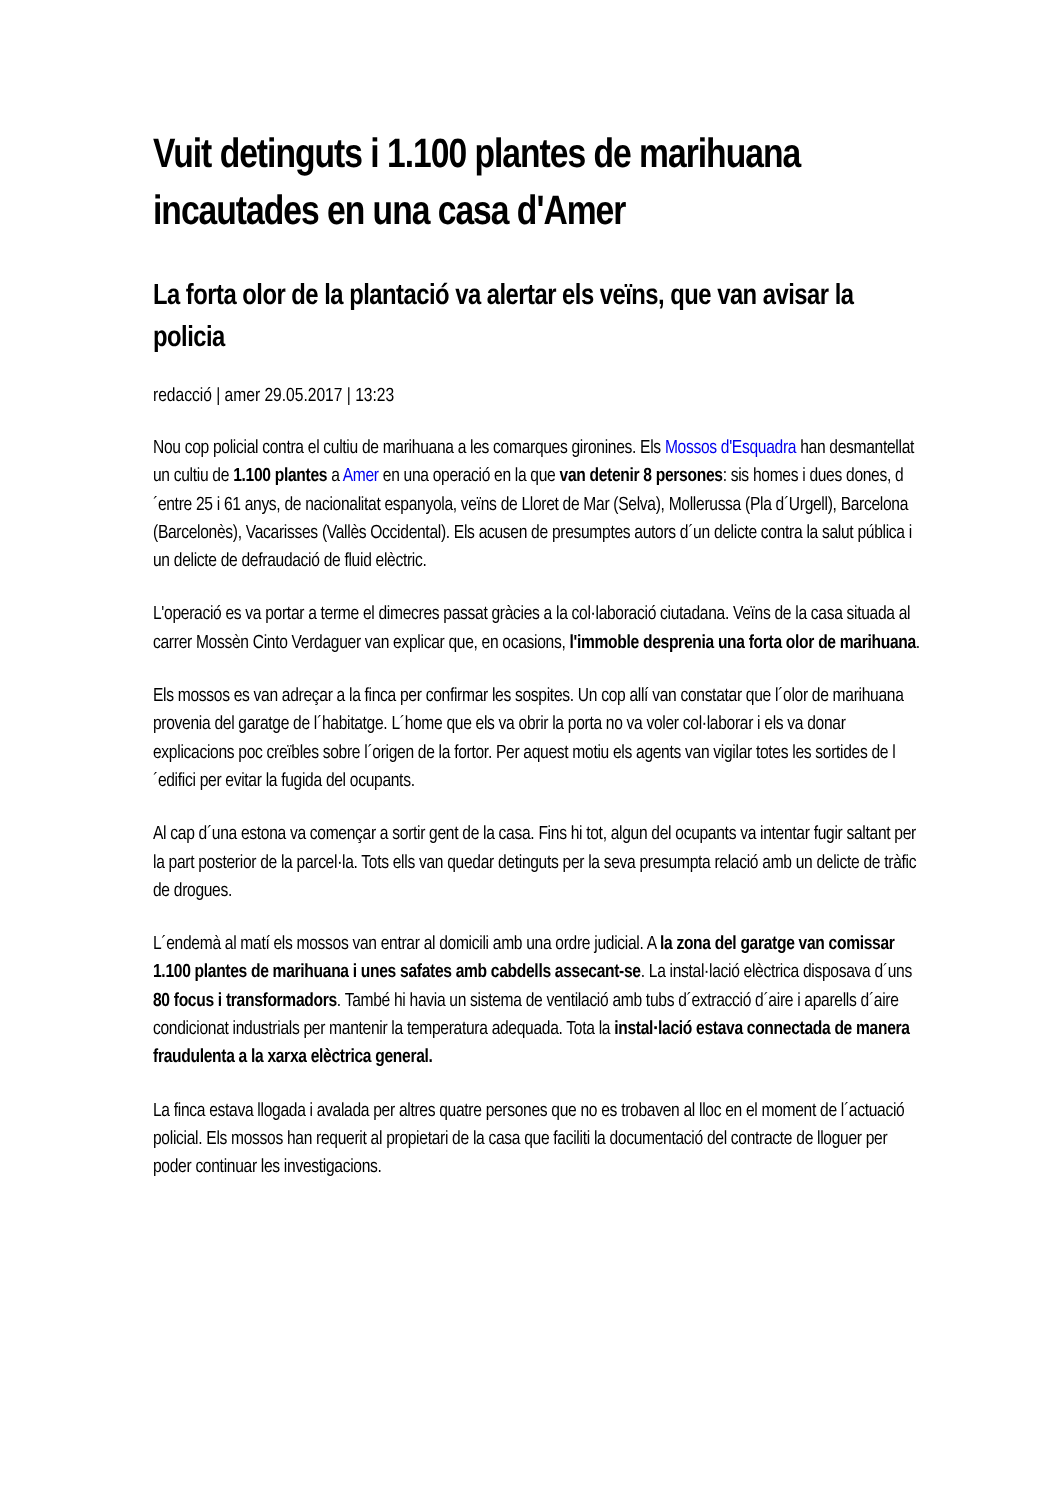Vuit detinguts i 1.100 plantes de marihuana incautades en una casa d'Amer
La forta olor de la plantació va alertar els veïns, que van avisar la policia
redacció | amer 29.05.2017 | 13:23
Nou cop policial contra el cultiu de marihuana a les comarques gironines. Els Mossos d'Esquadra han desmantellat un cultiu de 1.100 plantes a Amer en una operació en la que van detenir 8 persones: sis homes i dues dones, d´entre 25 i 61 anys, de nacionalitat espanyola, veïns de Lloret de Mar (Selva), Mollerussa (Pla d´Urgell), Barcelona (Barcelonès), Vacarisses (Vallès Occidental). Els acusen de presumptes autors d´un delicte contra la salut pública i un delicte de defraudació de fluid elèctric.
L'operació es va portar a terme el dimecres passat gràcies a la col·laboració ciutadana. Veïns de la casa situada al carrer Mossèn Cinto Verdaguer van explicar que, en ocasions, l'immoble desprenia una forta olor de marihuana.
Els mossos es van adreçar a la finca per confirmar les sospites. Un cop allí van constatar que l´olor de marihuana provenia del garatge de l´habitatge. L´home que els va obrir la porta no va voler col·laborar i els va donar explicacions poc creïbles sobre l´origen de la fortor. Per aquest motiu els agents van vigilar totes les sortides de l´edifici per evitar la fugida del ocupants.
Al cap d´una estona va començar a sortir gent de la casa. Fins hi tot, algun del ocupants va intentar fugir saltant per la part posterior de la parcel·la. Tots ells van quedar detinguts per la seva presumpta relació amb un delicte de tràfic de drogues.
L´endemà al matí els mossos van entrar al domicili amb una ordre judicial. A la zona del garatge van comissar 1.100 plantes de marihuana i unes safates amb cabdells assecant-se. La instal·lació elèctrica disposava d´uns 80 focus i transformadors. També hi havia un sistema de ventilació amb tubs d´extracció d´aire i aparells d´aire condicionat industrials per mantenir la temperatura adequada. Tota la instal·lació estava connectada de manera fraudulenta a la xarxa elèctrica general.
La finca estava llogada i avalada per altres quatre persones que no es trobaven al lloc en el moment de l´actuació policial. Els mossos han requerit al propietari de la casa que faciliti la documentació del contracte de lloguer per poder continuar les investigacions.